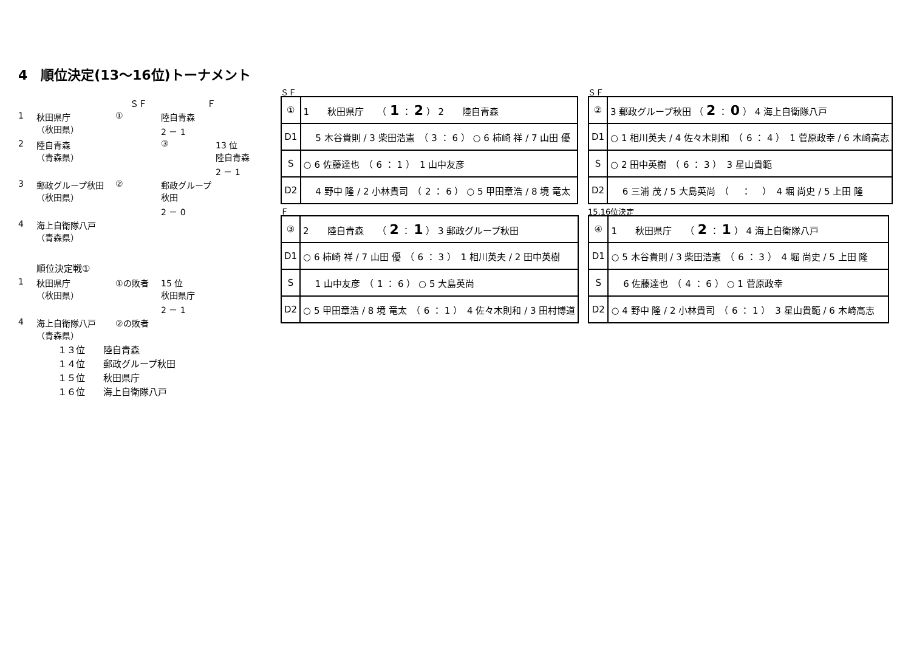4　順位決定(13～16位)トーナメント
ＳＦ
Ｆ
1
秋田県庁
（秋田県）
①
陸自青森
2 － 1
2
陸自青森
（青森県）
③
13 位
陸自青森
2 － 1
3
郵政グループ秋田
（秋田県）
②
郵政グループ秋田
2 － 0
4
海上自衛隊八戸
（青森県）
順位決定戦①
1
秋田県庁
（秋田県）
①の敗者
15 位
秋田県庁
2 － 1
4
海上自衛隊八戸
（青森県）
②の敗者
ＳＦ
| ① | 1 秋田県庁 （ 1 ： 2 ） 2 陸自青森 |
| D1 | 5 木谷貴則 / 3 柴田浩憲 （ 3 ： 6 ） ○ 6 柿崎 祥 / 7 山田 優 |
| S | ○ 6 佐藤達也 （ 6 ： 1 ） 1 山中友彦 |
| D2 | 4 野中 隆 / 2 小林貴司 （ 2 ： 6 ） ○ 5 甲田章浩 / 8 境 竜太 |
ＳＦ
| ② | 3 郵政グループ秋田 （ 2 ： 0 ） 4 海上自衛隊八戸 |
| D1 | ○ 1 相川英夫 / 4 佐々木則和 （ 6 ： 4 ） 1 菅原政幸 / 6 木崎高志 |
| S | ○ 2 田中英樹 （ 6 ： 3 ） 3 星山貴範 |
| D2 | 6 三浦 茂 / 5 大島英尚 （ ： ） 4 堀 尚史 / 5 上田 隆 |
Ｆ
| ③ | 2 陸自青森 （ 2 ： 1 ） 3 郵政グループ秋田 |
| D1 | ○ 6 柿崎 祥 / 7 山田 優 （ 6 ： 3 ） 1 相川英夫 / 2 田中英樹 |
| S | 1 山中友彦 （ 1 ： 6 ） ○ 5 大島英尚 |
| D2 | ○ 5 甲田章浩 / 8 境 竜太 （ 6 ： 1 ） 4 佐々木則和 / 3 田村博道 |
15,16位決定
| ④ | 1 秋田県庁 （ 2 ： 1 ） 4 海上自衛隊八戸 |
| D1 | ○ 5 木谷貴則 / 3 柴田浩憲 （ 6 ： 3 ） 4 堀 尚史 / 5 上田 隆 |
| S | 6 佐藤達也 （ 4 ： 6 ） ○ 1 菅原政幸 |
| D2 | ○ 4 野中 隆 / 2 小林貴司 （ 6 ： 1 ） 3 星山貴範 / 6 木崎高志 |
１３位　　陸自青森
１４位　　郵政グループ秋田
１５位　　秋田県庁
１６位　　海上自衛隊八戸